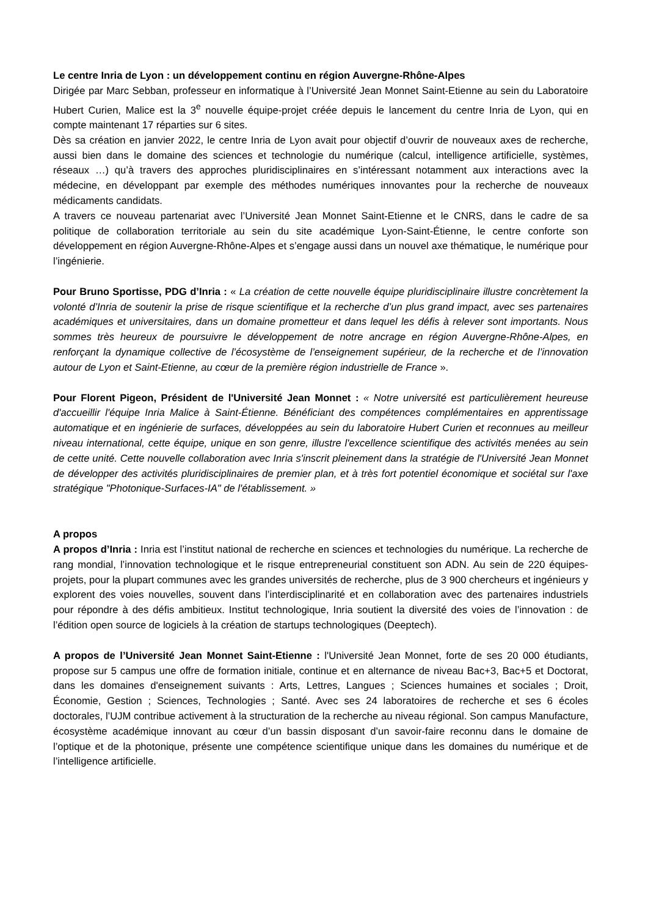Le centre Inria de Lyon : un développement continu en région Auvergne-Rhône-Alpes
Dirigée par Marc Sebban, professeur en informatique à l’Université Jean Monnet Saint-Etienne au sein du Laboratoire Hubert Curien, Malice est la 3<sup>e</sup> nouvelle équipe-projet créée depuis le lancement du centre Inria de Lyon, qui en compte maintenant 17 réparties sur 6 sites.
Dès sa création en janvier 2022, le centre Inria de Lyon avait pour objectif d’ouvrir de nouveaux axes de recherche, aussi bien dans le domaine des sciences et technologie du numérique (calcul, intelligence artificielle, systèmes, réseaux …) qu’à travers des approches pluridisciplinaires en s’intéressant notamment aux interactions avec la médecine, en développant par exemple des méthodes numériques innovantes pour la recherche de nouveaux médicaments candidats.
A travers ce nouveau partenariat avec l’Université Jean Monnet Saint-Etienne et le CNRS, dans le cadre de sa politique de collaboration territoriale au sein du site académique Lyon-Saint-Étienne, le centre conforte son développement en région Auvergne-Rhône-Alpes et s’engage aussi dans un nouvel axe thématique, le numérique pour l’ingénierie.
Pour Bruno Sportisse, PDG d’Inria : « La création de cette nouvelle équipe pluridisciplinaire illustre concrètement la volonté d’Inria de soutenir la prise de risque scientifique et la recherche d’un plus grand impact, avec ses partenaires académiques et universitaires, dans un domaine prometteur et dans lequel les défis à relever sont importants. Nous sommes très heureux de poursuivre le développement de notre ancrage en région Auvergne-Rhône-Alpes, en renforçant la dynamique collective de l’écosystème de l’enseignement supérieur, de la recherche et de l’innovation autour de Lyon et Saint-Etienne, au cœur de la première région industrielle de France ».
Pour Florent Pigeon, Président de l'Université Jean Monnet : « Notre université est particulièrement heureuse d'accueillir l'équipe Inria Malice à Saint-Étienne. Bénéficiant des compétences complémentaires en apprentissage automatique et en ingénierie de surfaces, développées au sein du laboratoire Hubert Curien et reconnues au meilleur niveau international, cette équipe, unique en son genre, illustre l'excellence scientifique des activités menées au sein de cette unité. Cette nouvelle collaboration avec Inria s'inscrit pleinement dans la stratégie de l'Université Jean Monnet de développer des activités pluridisciplinaires de premier plan, et à très fort potentiel économique et sociétal sur l'axe stratégique "Photonique-Surfaces-IA" de l'établissement. »
A propos
A propos d’Inria : Inria est l’institut national de recherche en sciences et technologies du numérique. La recherche de rang mondial, l’innovation technologique et le risque entrepreneurial constituent son ADN. Au sein de 220 équipes-projets, pour la plupart communes avec les grandes universités de recherche, plus de 3 900 chercheurs et ingénieurs y explorent des voies nouvelles, souvent dans l’interdisciplinarité et en collaboration avec des partenaires industriels pour répondre à des défis ambitieux. Institut technologique, Inria soutient la diversité des voies de l’innovation : de l’édition open source de logiciels à la création de startups technologiques (Deeptech).
A propos de l’Université Jean Monnet Saint-Etienne : l'Université Jean Monnet, forte de ses 20 000 étudiants, propose sur 5 campus une offre de formation initiale, continue et en alternance de niveau Bac+3, Bac+5 et Doctorat, dans les domaines d'enseignement suivants : Arts, Lettres, Langues ; Sciences humaines et sociales ; Droit, Économie, Gestion ; Sciences, Technologies ; Santé. Avec ses 24 laboratoires de recherche et ses 6 écoles doctorales, l’UJM contribue activement à la structuration de la recherche au niveau régional. Son campus Manufacture, écosystème académique innovant au cœur d’un bassin disposant d’un savoir-faire reconnu dans le domaine de l’optique et de la photonique, présente une compétence scientifique unique dans les domaines du numérique et de l’intelligence artificielle.